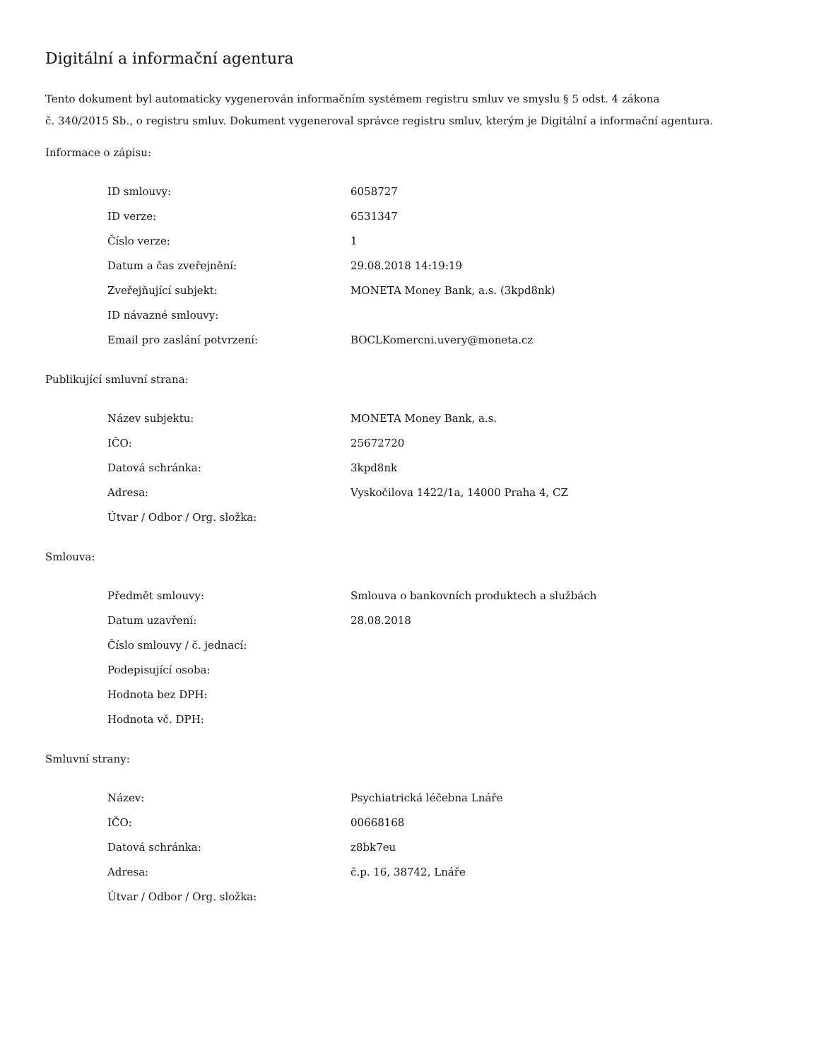Digitální a informační agentura
Tento dokument byl automaticky vygenerován informačním systémem registru smluv ve smyslu § 5 odst. 4 zákona
č. 340/2015 Sb., o registru smluv. Dokument vygeneroval správce registru smluv, kterým je Digitální a informační agentura.
Informace o zápisu:
| ID smlouvy: | 6058727 |
| ID verze: | 6531347 |
| Číslo verze: | 1 |
| Datum a čas zveřejnění: | 29.08.2018 14:19:19 |
| Zveřejňující subjekt: | MONETA Money Bank, a.s. (3kpd8nk) |
| ID návazné smlouvy: | |
| Email pro zaslání potvrzení: | BOCLKomercni.uvery@moneta.cz |
Publikující smluvní strana:
| Název subjektu: | MONETA Money Bank, a.s. |
| IČO: | 25672720 |
| Datová schránka: | 3kpd8nk |
| Adresa: | Vyskočilova 1422/1a, 14000 Praha 4, CZ |
| Útvar / Odbor / Org. složka: | |
Smlouva:
| Předmět smlouvy: | Smlouva o bankovních produktech a službách |
| Datum uzavření: | 28.08.2018 |
| Číslo smlouvy / č. jednací: | |
| Podepisující osoba: | |
| Hodnota bez DPH: | |
| Hodnota vč. DPH: | |
Smluvní strany:
| Název: | Psychiatrická léčebna Lnáře |
| IČO: | 00668168 |
| Datová schránka: | z8bk7eu |
| Adresa: | č.p. 16, 38742, Lnáře |
| Útvar / Odbor / Org. složka: | |